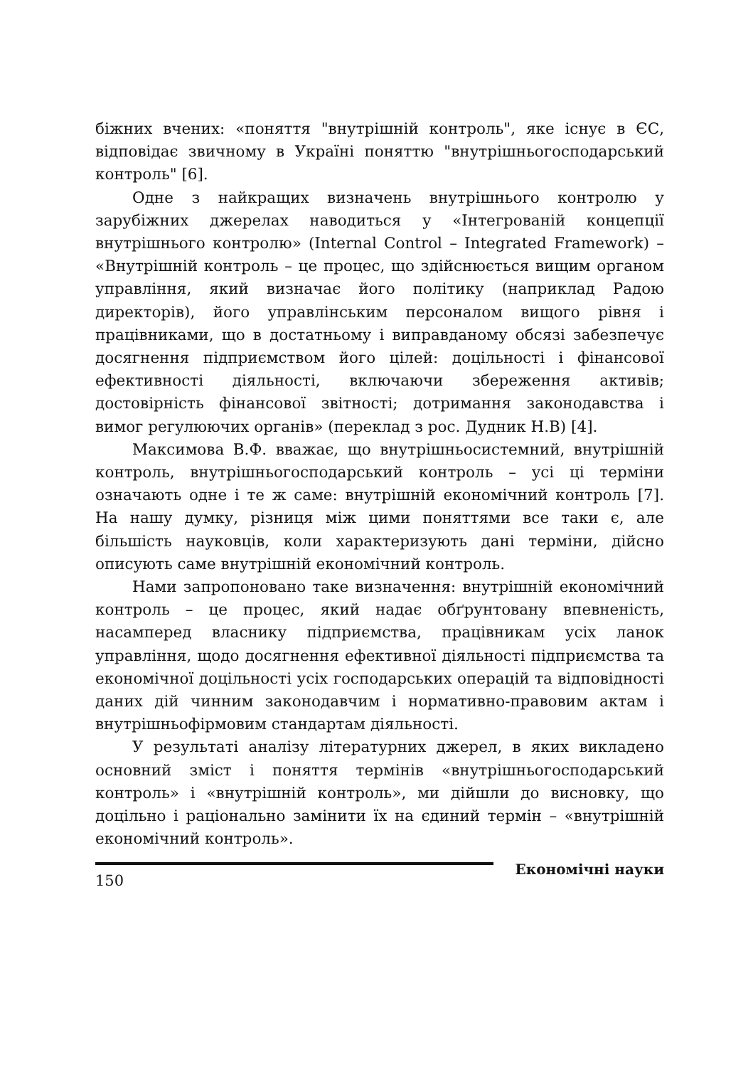біжних вчених: «поняття "внутрішній контроль", яке існує в ЄС, відповідає звичному в Україні поняттю "внутрішньогосподарський контроль" [6].
Одне з найкращих визначень внутрішнього контролю у зарубіжних джерелах наводиться у «Інтегрованій концепції внутрішнього контролю» (Internal Control – Integrated Framework) – «Внутрішній контроль – це процес, що здійснюється вищим органом управління, який визначає його політику (наприклад Радою директорів), його управлінським персоналом вищого рівня і працівниками, що в достатньому і виправданому обсязі забезпечує досягнення підприємством його цілей: доцільності і фінансової ефективності діяльності, включаючи збереження активів; достовірність фінансової звітності; дотримання законодавства і вимог регулюючих органів» (переклад з рос. Дудник Н.В) [4].
Максимова В.Ф. вважає, що внутрішньосистемний, внутрішній контроль, внутрішньогосподарський контроль – усі ці терміни означають одне і те ж саме: внутрішній економічний контроль [7]. На нашу думку, різниця між цими поняттями все таки є, але більшість науковців, коли характеризують дані терміни, дійсно описують саме внутрішній економічний контроль.
Нами запропоновано таке визначення: внутрішній економічний контроль – це процес, який надає обґрунтовану впевненість, насамперед власнику підприємства, працівникам усіх ланок управління, щодо досягнення ефективної діяльності підприємства та економічної доцільності усіх господарських операцій та відповідності даних дій чинним законодавчим і нормативно-правовим актам і внутрішньофірмовим стандартам діяльності.
У результаті аналізу літературних джерел, в яких викладено основний зміст і поняття термінів «внутрішньогосподарський контроль» і «внутрішній контроль», ми дійшли до висновку, що доцільно і раціонально замінити їх на єдиний термін – «внутрішній економічний контроль».
150
Економічні науки